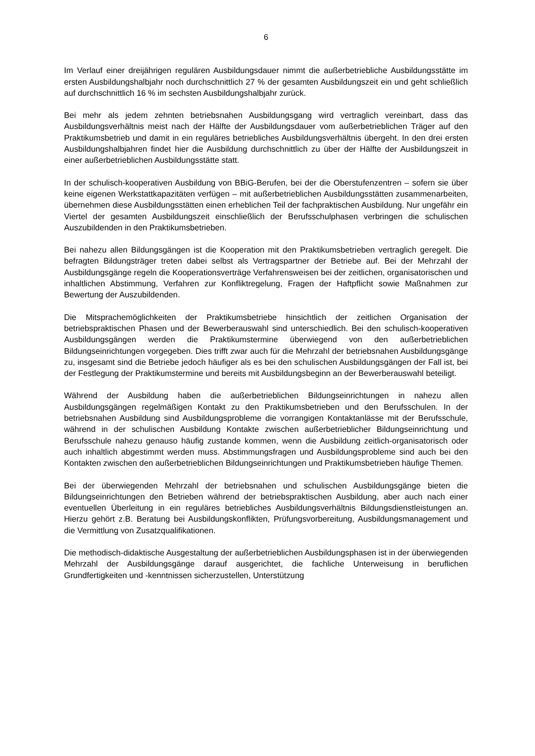6
Im Verlauf einer dreijährigen regulären Ausbildungsdauer nimmt die außerbetriebliche Ausbildungsstätte im ersten Ausbildungshalbjahr noch durchschnittlich 27 % der gesamten Ausbildungszeit ein und geht schließlich auf durchschnittlich 16 % im sechsten Ausbildungshalbjahr zurück.
Bei mehr als jedem zehnten betriebsnahen Ausbildungsgang wird vertraglich vereinbart, dass das Ausbildungsverhältnis meist nach der Hälfte der Ausbildungsdauer vom außerbetrieblichen Träger auf den Praktikumsbetrieb und damit in ein reguläres betriebliches Ausbildungsverhältnis übergeht. In den drei ersten Ausbildungshalbjahren findet hier die Ausbildung durchschnittlich zu über der Hälfte der Ausbildungszeit in einer außerbetrieblichen Ausbildungsstätte statt.
In der schulisch-kooperativen Ausbildung von BBiG-Berufen, bei der die Oberstufenzentren – sofern sie über keine eigenen Werkstattkapazitäten verfügen – mit außerbetrieblichen Ausbildungsstätten zusammenarbeiten, übernehmen diese Ausbildungsstätten einen erheblichen Teil der fachpraktischen Ausbildung. Nur ungefähr ein Viertel der gesamten Ausbildungszeit einschließlich der Berufsschulphasen verbringen die schulischen Auszubildenden in den Praktikumsbetrieben.
Bei nahezu allen Bildungsgängen ist die Kooperation mit den Praktikumsbetrieben vertraglich geregelt. Die befragten Bildungsträger treten dabei selbst als Vertragspartner der Betriebe auf. Bei der Mehrzahl der Ausbildungsgänge regeln die Kooperationsverträge Verfahrensweisen bei der zeitlichen, organisatorischen und inhaltlichen Abstimmung, Verfahren zur Konfliktregelung, Fragen der Haftpflicht sowie Maßnahmen zur Bewertung der Auszubildenden.
Die Mitsprachemöglichkeiten der Praktikumsbetriebe hinsichtlich der zeitlichen Organisation der betriebspraktischen Phasen und der Bewerberauswahl sind unterschiedlich. Bei den schulisch-kooperativen Ausbildungsgängen werden die Praktikumstermine überwiegend von den außerbetrieblichen Bildungseinrichtungen vorgegeben. Dies trifft zwar auch für die Mehrzahl der betriebsnahen Ausbildungsgänge zu, insgesamt sind die Betriebe jedoch häufiger als es bei den schulischen Ausbildungsgängen der Fall ist, bei der Festlegung der Praktikumstermine und bereits mit Ausbildungsbeginn an der Bewerberauswahl beteiligt.
Während der Ausbildung haben die außerbetrieblichen Bildungseinrichtungen in nahezu allen Ausbildungsgängen regelmäßigen Kontakt zu den Praktikumsbetrieben und den Berufsschulen. In der betriebsnahen Ausbildung sind Ausbildungsprobleme die vorrangigen Kontaktanlässe mit der Berufsschule, während in der schulischen Ausbildung Kontakte zwischen außerbetrieblicher Bildungseinrichtung und Berufsschule nahezu genauso häufig zustande kommen, wenn die Ausbildung zeitlich-organisatorisch oder auch inhaltlich abgestimmt werden muss. Abstimmungsfragen und Ausbildungsprobleme sind auch bei den Kontakten zwischen den außerbetrieblichen Bildungseinrichtungen und Praktikumsbetrieben häufige Themen.
Bei der überwiegenden Mehrzahl der betriebsnahen und schulischen Ausbildungsgänge bieten die Bildungseinrichtungen den Betrieben während der betriebspraktischen Ausbildung, aber auch nach einer eventuellen Überleitung in ein reguläres betriebliches Ausbildungsverhältnis Bildungsdienstleistungen an. Hierzu gehört z.B. Beratung bei Ausbildungskonflikten, Prüfungsvorbereitung, Ausbildungsmanagement und die Vermittlung von Zusatzqualifikationen.
Die methodisch-didaktische Ausgestaltung der außerbetrieblichen Ausbildungsphasen ist in der überwiegenden Mehrzahl der Ausbildungsgänge darauf ausgerichtet, die fachliche Unterweisung in beruflichen Grundfertigkeiten und -kenntnissen sicherzustellen, Unterstützung